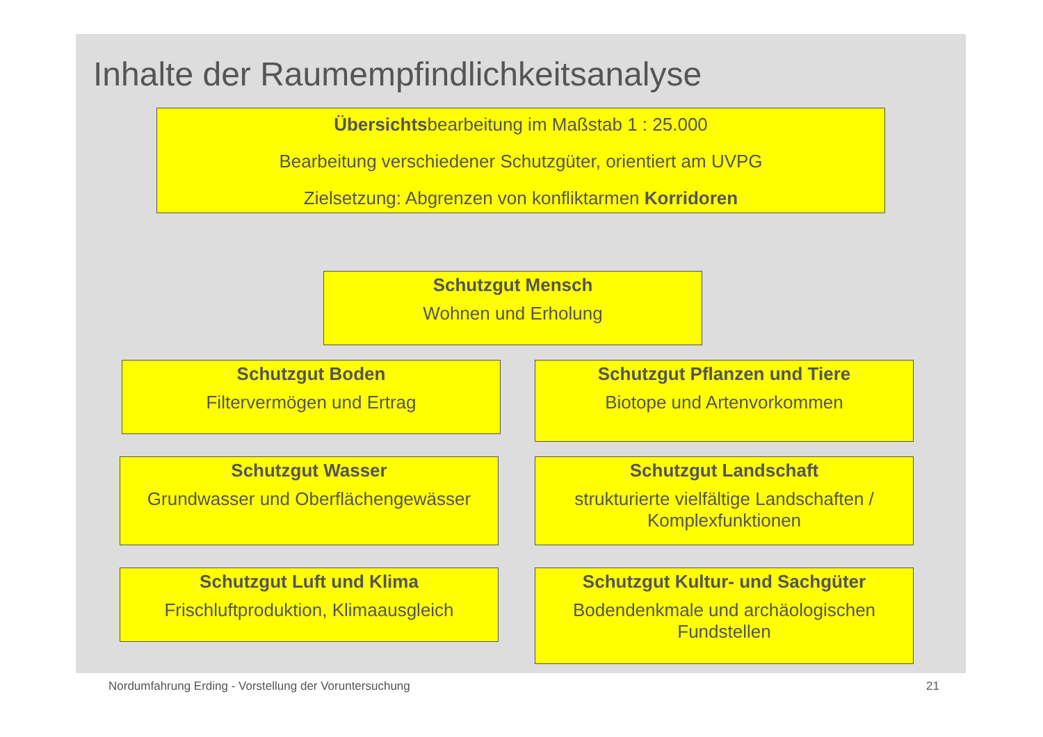Inhalte der Raumempfindlichkeitsanalyse
Übersichtsbearbeitung im Maßstab 1 : 25.000
Bearbeitung verschiedener Schutzgüter, orientiert am UVPG
Zielsetzung: Abgrenzen von konfliktarmen Korridoren
Schutzgut Mensch
Wohnen und Erholung
Schutzgut Boden
Filtervermögen und Ertrag
Schutzgut Pflanzen und Tiere
Biotope und Artenvorkommen
Schutzgut Wasser
Grundwasser und Oberflächengewässer
Schutzgut Landschaft
strukturierte vielfältige Landschaften / Komplexfunktionen
Schutzgut Luft und Klima
Frischluftproduktion, Klimaausgleich
Schutzgut Kultur- und Sachgüter
Bodendenkmale und archäologischen Fundstellen
Nordumfahrung Erding - Vorstellung der Voruntersuchung
21